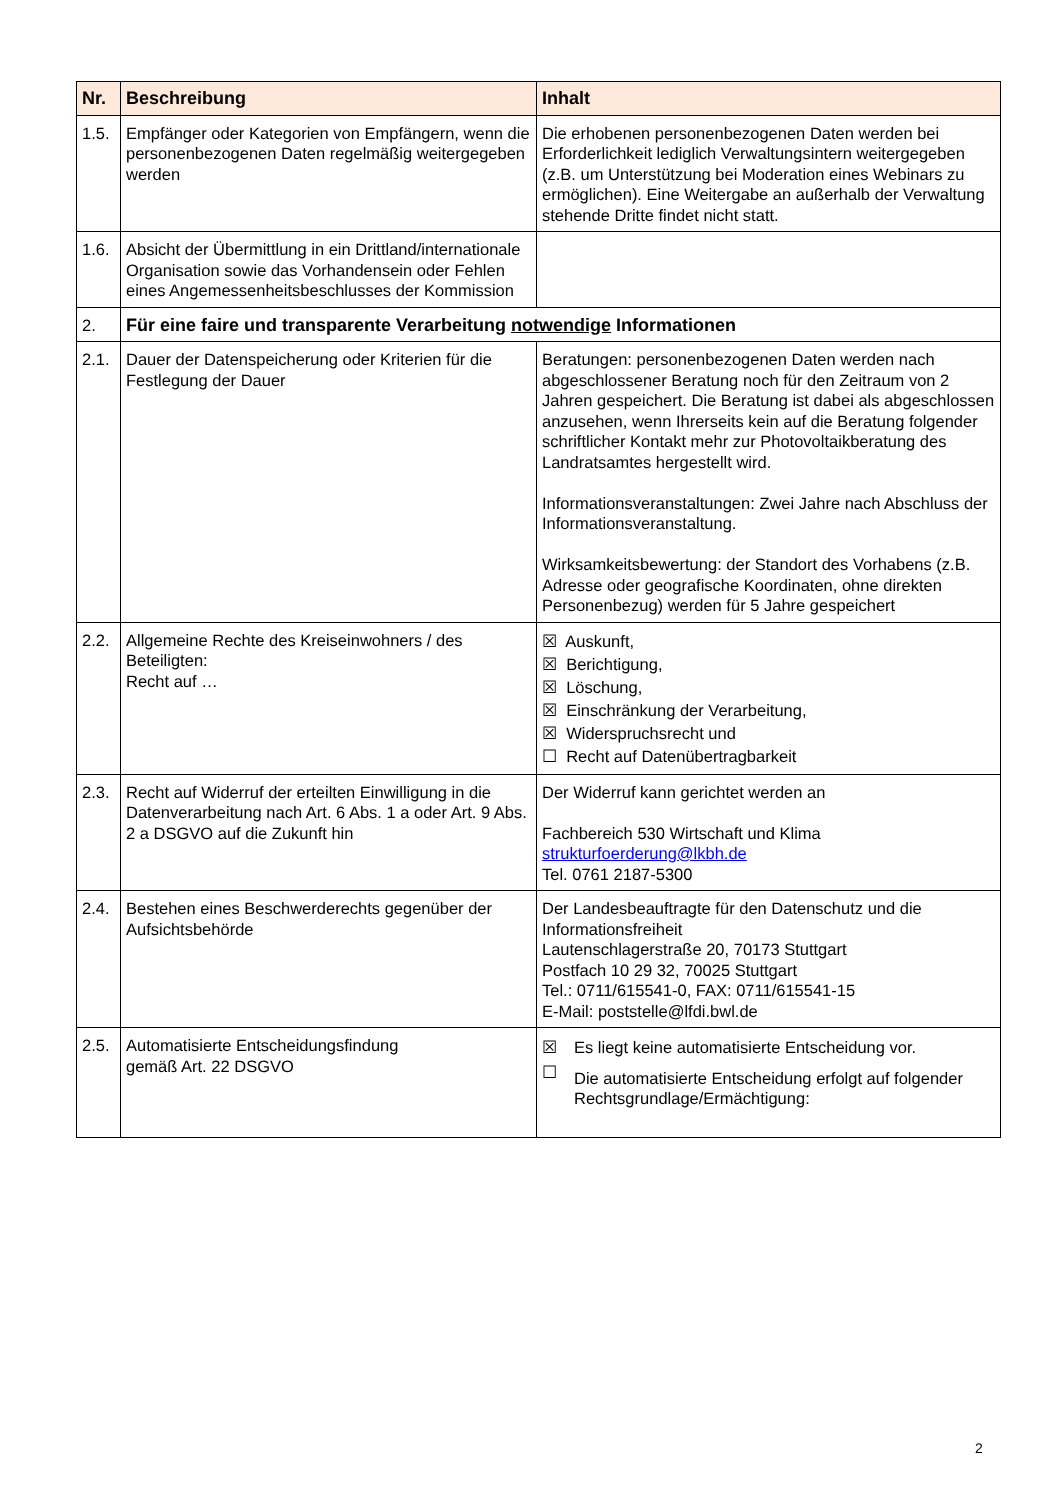| Nr. | Beschreibung | Inhalt |
| --- | --- | --- |
| 1.5. | Empfänger oder Kategorien von Empfängern, wenn die personenbezogenen Daten regelmäßig weitergegeben werden | Die erhobenen personenbezogenen Daten werden bei Erforderlichkeit lediglich Verwaltungsintern weitergegeben (z.B. um Unterstützung bei Moderation eines Webinars zu ermöglichen). Eine Weitergabe an außerhalb der Verwaltung stehende Dritte findet nicht statt. |
| 1.6. | Absicht der Übermittlung in ein Drittland/internationale Organisation sowie das Vorhandensein oder Fehlen eines Angemessenheitsbeschlusses der Kommission | |
| 2. | Für eine faire und transparente Verarbeitung notwendige Informationen | |
| 2.1. | Dauer der Datenspeicherung oder Kriterien für die Festlegung der Dauer | Beratungen: personenbezogenen Daten werden nach abgeschlossener Beratung noch für den Zeitraum von 2 Jahren gespeichert. Die Beratung ist dabei als abgeschlossen anzusehen, wenn Ihrerseits kein auf die Beratung folgender schriftlicher Kontakt mehr zur Photovoltaikberatung des Landratsamtes hergestellt wird. Informationsveranstaltungen: Zwei Jahre nach Abschluss der Informationsveranstaltung. Wirksamkeitsbewertung: der Standort des Vorhabens (z.B. Adresse oder geografische Koordinaten, ohne direkten Personenbezug) werden für 5 Jahre gespeichert |
| 2.2. | Allgemeine Rechte des Kreiseinwohners / des Beteiligten: Recht auf … | ☒ Auskunft, ☒ Berichtigung, ☒ Löschung, ☒ Einschränkung der Verarbeitung, ☒ Widerspruchsrecht und ☐ Recht auf Datenübertragbarkeit |
| 2.3. | Recht auf Widerruf der erteilten Einwilligung in die Datenverarbeitung nach Art. 6 Abs. 1 a oder Art. 9 Abs. 2 a DSGVO auf die Zukunft hin | Der Widerruf kann gerichtet werden an Fachbereich 530 Wirtschaft und Klima strukturfoerderung@lkbh.de Tel. 0761 2187-5300 |
| 2.4. | Bestehen eines Beschwerderechts gegenüber der Aufsichtsbehörde | Der Landesbeauftragte für den Datenschutz und die Informationsfreiheit Lautenschlagerstraße 20, 70173 Stuttgart Postfach 10 29 32, 70025 Stuttgart Tel.: 0711/615541-0, FAX: 0711/615541-15 E-Mail: poststelle@lfdi.bwl.de |
| 2.5. | Automatisierte Entscheidungsfindung gemäß Art. 22 DSGVO | / ☒ / Es liegt keine automatisierte Entscheidung vor. / / ☐ / Die automatisierte Entscheidung erfolgt auf folgender Rechtsgrundlage/Ermächtigung: / |
2